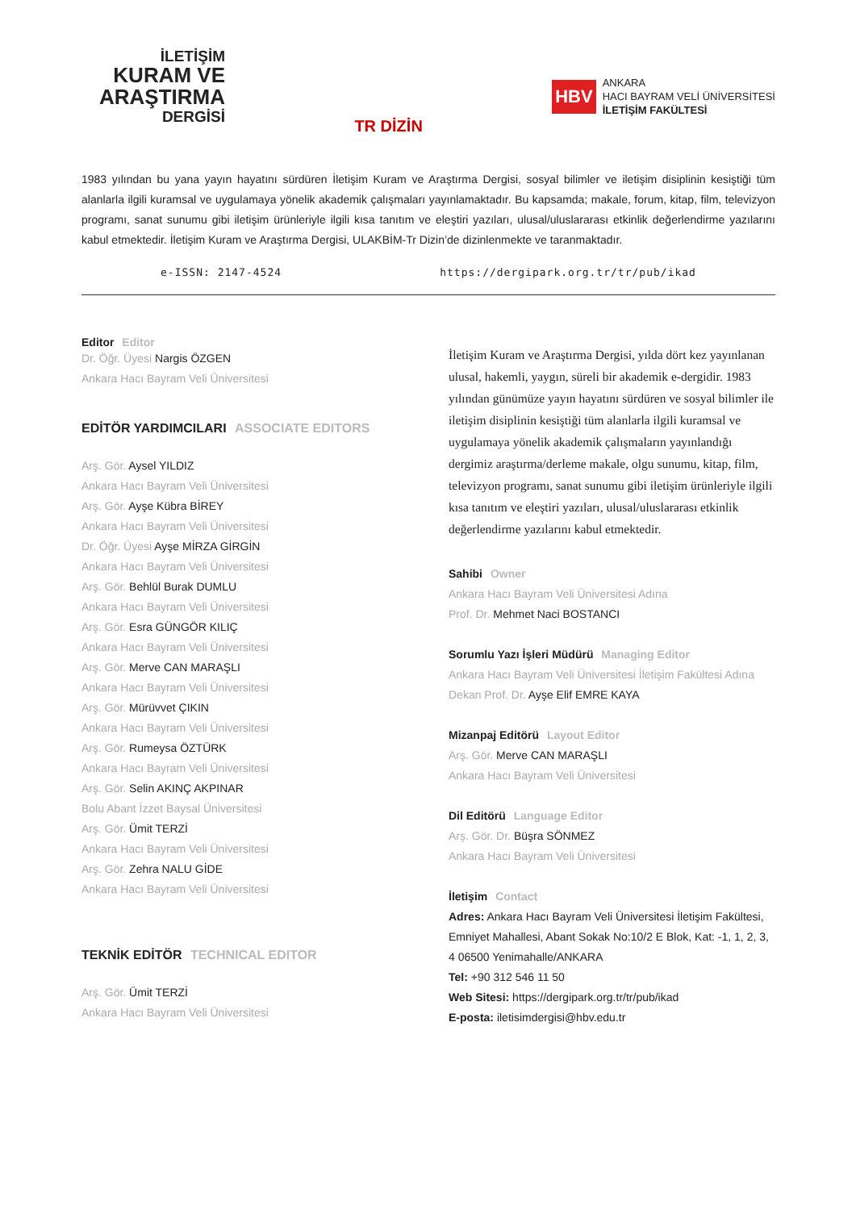İLETİŞİM
KURAM VE ARAŞTIRMA
DERGİSİ
TR DİZİN
HBV
ANKARA
HACI BAYRAM VELİ ÜNİVERSİTESİ
İLETİŞİM FAKÜLTESİ
1983 yılından bu yana yayın hayatını sürdüren İletişim Kuram ve Araştırma Dergisi, sosyal bilimler ve iletişim disiplinin kesiştiği tüm alanlarla ilgili kuramsal ve uygulamaya yönelik akademik çalışmaları yayınlamaktadır. Bu kapsamda; makale, forum, kitap, film, televizyon programı, sanat sunumu gibi iletişim ürünleriyle ilgili kısa tanıtım ve eleştiri yazıları, ulusal/uluslararası etkinlik değerlendirme yazılarını kabul etmektedir. İletişim Kuram ve Araştırma Dergisi, ULAKBİM-Tr Dizin’de dizinlenmekte ve taranmaktadır.
e-ISSN: 2147-4524 https://dergipark.org.tr/tr/pub/ikad
Editor Editor
Dr. Öğr. Üyesi Nargis ÖZGEN
Ankara Hacı Bayram Veli Üniversitesi
EDİTÖR YARDIMCILARI ASSOCIATE EDITORS
Arş. Gör. Aysel YILDIZ
Ankara Hacı Bayram Veli Üniversitesi
Arş. Gör. Ayşe Kübra BİREY
Ankara Hacı Bayram Veli Üniversitesi
Dr. Öğr. Üyesi Ayşe MİRZA GİRGİN
Ankara Hacı Bayram Veli Üniversitesi
Arş. Gör. Behlül Burak DUMLU
Ankara Hacı Bayram Veli Üniversitesi
Arş. Gör. Esra GÜNGÖR KILIÇ
Ankara Hacı Bayram Veli Üniversitesi
Arş. Gör. Merve CAN MARAŞLI
Ankara Hacı Bayram Veli Üniversitesi
Arş. Gör. Mürüvvet ÇIKIN
Ankara Hacı Bayram Veli Üniversitesi
Arş. Gör. Rumeysa ÖZTÜRK
Ankara Hacı Bayram Veli Üniversitesi
Arş. Gör. Selin AKINÇ AKPINAR
Bolu Abant İzzet Baysal Üniversitesi
Arş. Gör. Ümit TERZİ
Ankara Hacı Bayram Veli Üniversitesi
Arş. Gör. Zehra NALU GİDE
Ankara Hacı Bayram Veli Üniversitesi
TEKNİK EDİTÖR TECHNICAL EDITOR
Arş. Gör. Ümit TERZİ
Ankara Hacı Bayram Veli Üniversitesi
İletişim Kuram ve Araştırma Dergisi, yılda dört kez yayınlanan ulusal, hakemli, yaygın, süreli bir akademik e-dergidir. 1983 yılından günümüze yayın hayatını sürdüren ve sosyal bilimler ile iletişim disiplinin kesiştiği tüm alanlarla ilgili kuramsal ve uygulamaya yönelik akademik çalışmaların yayınlandığı dergimiz araştırma/derleme makale, olgu sunumu, kitap, film, televizyon programı, sanat sunumu gibi iletişim ürünleriyle ilgili kısa tanıtım ve eleştiri yazıları, ulusal/uluslararası etkinlik değerlendirme yazılarını kabul etmektedir.
Sahibi Owner
Ankara Hacı Bayram Veli Üniversitesi Adına
Prof. Dr. Mehmet Naci BOSTANCI
Sorumlu Yazı İşleri Müdürü Managing Editor
Ankara Hacı Bayram Veli Üniversitesi İletişim Fakültesi Adına
Dekan Prof. Dr. Ayşe Elif EMRE KAYA
Mizanpaj Editörü Layout Editor
Arş. Gör. Merve CAN MARAŞLI
Ankara Hacı Bayram Veli Üniversitesi
Dil Editörü Language Editor
Arş. Gör. Dr. Büşra SÖNMEZ
Ankara Hacı Bayram Veli Üniversitesi
İletişim Contact
Adres: Ankara Hacı Bayram Veli Üniversitesi İletişim Fakültesi, Emniyet Mahallesi, Abant Sokak No:10/2 E Blok, Kat: -1, 1, 2, 3, 4 06500 Yenimahalle/ANKARA
Tel: +90 312 546 11 50
Web Sitesi: https://dergipark.org.tr/tr/pub/ikad
E-posta: iletisimdergisi@hbv.edu.tr